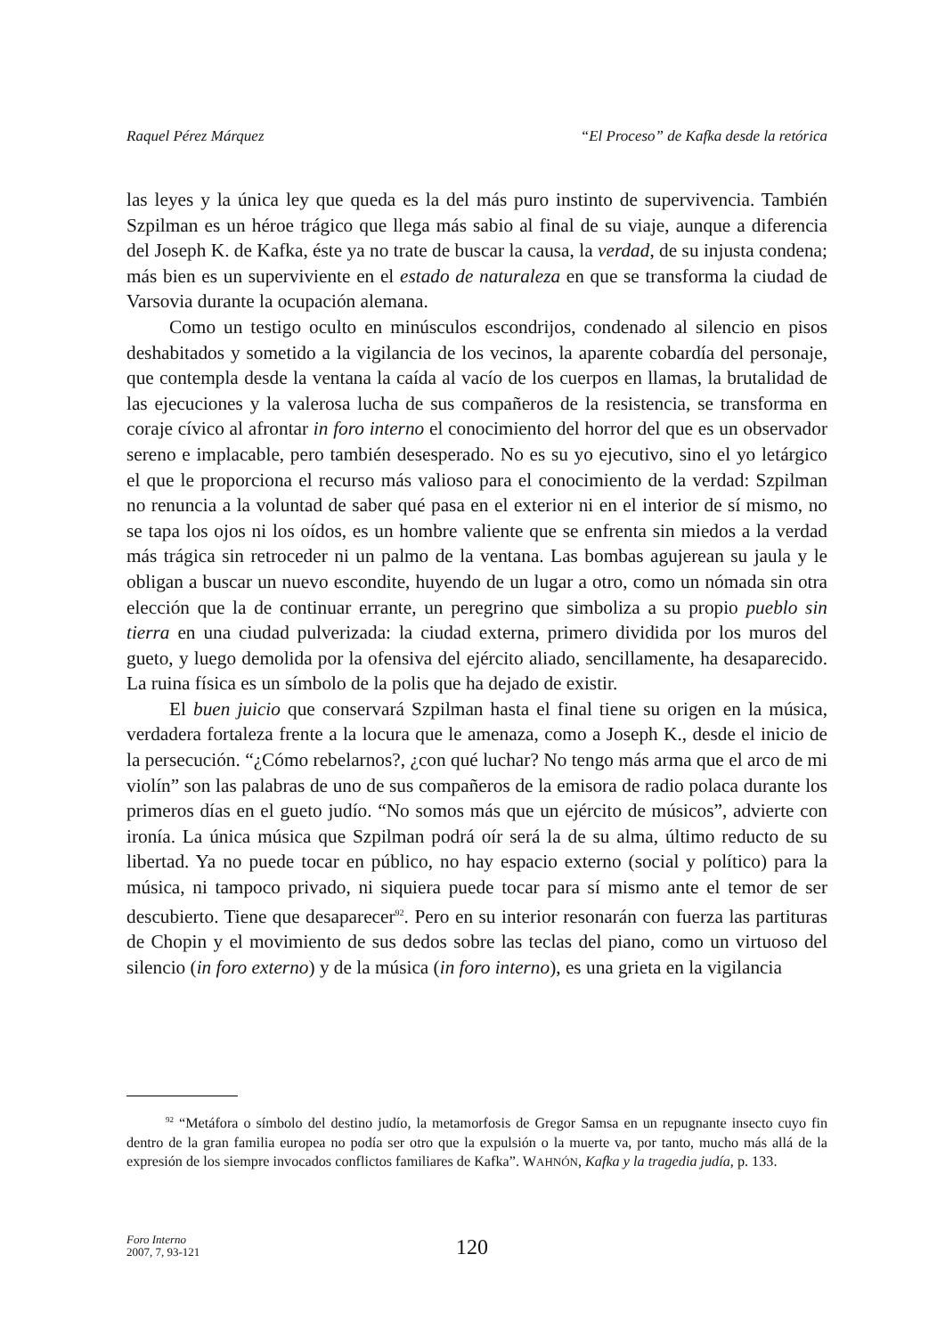Raquel Pérez Márquez “El Proceso” de Kafka desde la retórica
las leyes y la única ley que queda es la del más puro instinto de supervivencia. También Szpilman es un héroe trágico que llega más sabio al final de su viaje, aunque a diferencia del Joseph K. de Kafka, éste ya no trate de buscar la causa, la verdad, de su injusta condena; más bien es un superviviente en el estado de naturaleza en que se transforma la ciudad de Varsovia durante la ocupación alemana.
Como un testigo oculto en minúsculos escondrijos, condenado al silencio en pisos deshabitados y sometido a la vigilancia de los vecinos, la aparente cobardía del personaje, que contempla desde la ventana la caída al vacío de los cuerpos en llamas, la brutalidad de las ejecuciones y la valerosa lucha de sus compañeros de la resistencia, se transforma en coraje cívico al afrontar in foro interno el conocimiento del horror del que es un observador sereno e implacable, pero también desesperado. No es su yo ejecutivo, sino el yo letárgico el que le proporciona el recurso más valioso para el conocimiento de la verdad: Szpilman no renuncia a la voluntad de saber qué pasa en el exterior ni en el interior de sí mismo, no se tapa los ojos ni los oídos, es un hombre valiente que se enfrenta sin miedos a la verdad más trágica sin retroceder ni un palmo de la ventana. Las bombas agujerean su jaula y le obligan a buscar un nuevo escondite, huyendo de un lugar a otro, como un nómada sin otra elección que la de continuar errante, un peregrino que simboliza a su propio pueblo sin tierra en una ciudad pulverizada: la ciudad externa, primero dividida por los muros del gueto, y luego demolida por la ofensiva del ejército aliado, sencillamente, ha desaparecido. La ruina física es un símbolo de la polis que ha dejado de existir.
El buen juicio que conservará Szpilman hasta el final tiene su origen en la música, verdadera fortaleza frente a la locura que le amenaza, como a Joseph K., desde el inicio de la persecución. “¿Cómo rebelarnos?, ¿con qué luchar? No tengo más arma que el arco de mi violín” son las palabras de uno de sus compañeros de la emisora de radio polaca durante los primeros días en el gueto judío. “No somos más que un ejército de músicos”, advierte con ironía. La única música que Szpilman podrá oír será la de su alma, último reducto de su libertad. Ya no puede tocar en público, no hay espacio externo (social y político) para la música, ni tampoco privado, ni siquiera puede tocar para sí mismo ante el temor de ser descubierto. Tiene que desaparecer<sup>92</sup>. Pero en su interior resonarán con fuerza las partituras de Chopin y el movimiento de sus dedos sobre las teclas del piano, como un virtuoso del silencio (in foro externo) y de la música (in foro interno), es una grieta en la vigilancia
<sup>92</sup> “Metáfora o símbolo del destino judío, la metamorfosis de Gregor Samsa en un repugnante insecto cuyo fin dentro de la gran familia europea no podía ser otro que la expulsión o la muerte va, por tanto, mucho más allá de la expresión de los siempre invocados conflictos familiares de Kafka”. WAHNÓN, Kafka y la tragedia judía, p. 133.
Foro Interno
2007, 7, 93-121
120